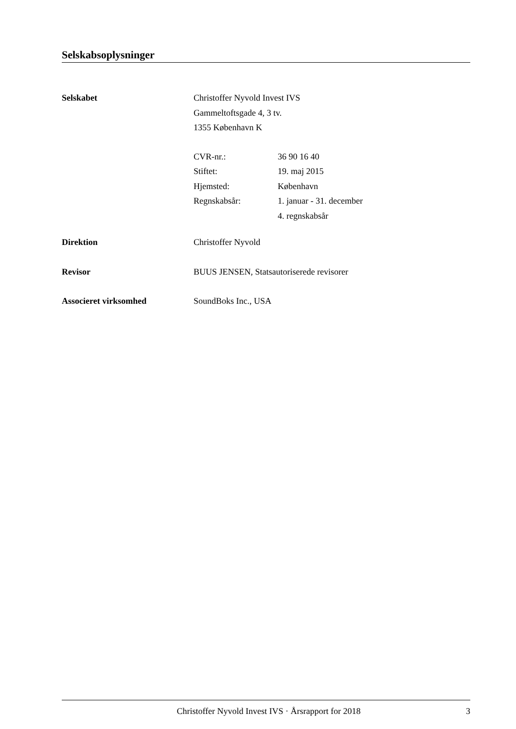Selskabsoplysninger
Selskabet Christoffer Nyvold Invest IVS
Gammeltoftsgade 4, 3 tv.
1355 København K
CVR-nr.: 36 90 16 40
Stiftet: 19. maj 2015
Hjemsted: København
Regnskabsår: 1. januar - 31. december
4. regnskabsår
Direktion Christoffer Nyvold
Revisor BUUS JENSEN, Statsautoriserede revisorer
Associeret virksomhed SoundBoks Inc., USA
Christoffer Nyvold Invest IVS · Årsrapport for 2018
3